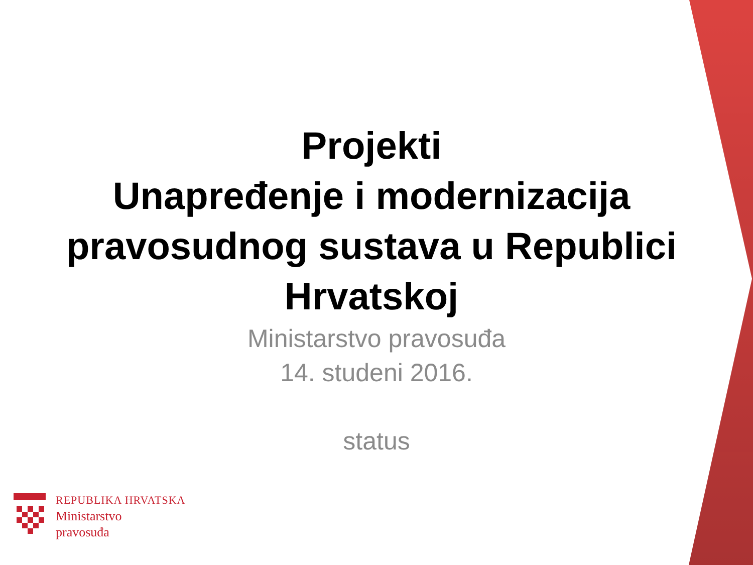Projekti
Unapređenje i modernizacija pravosudnog sustava u Republici Hrvatskoj
Ministarstvo pravosuđa
14. studeni 2016.
status
REPUBLIKA HRVATSKA
Ministarstvo
pravosuđa